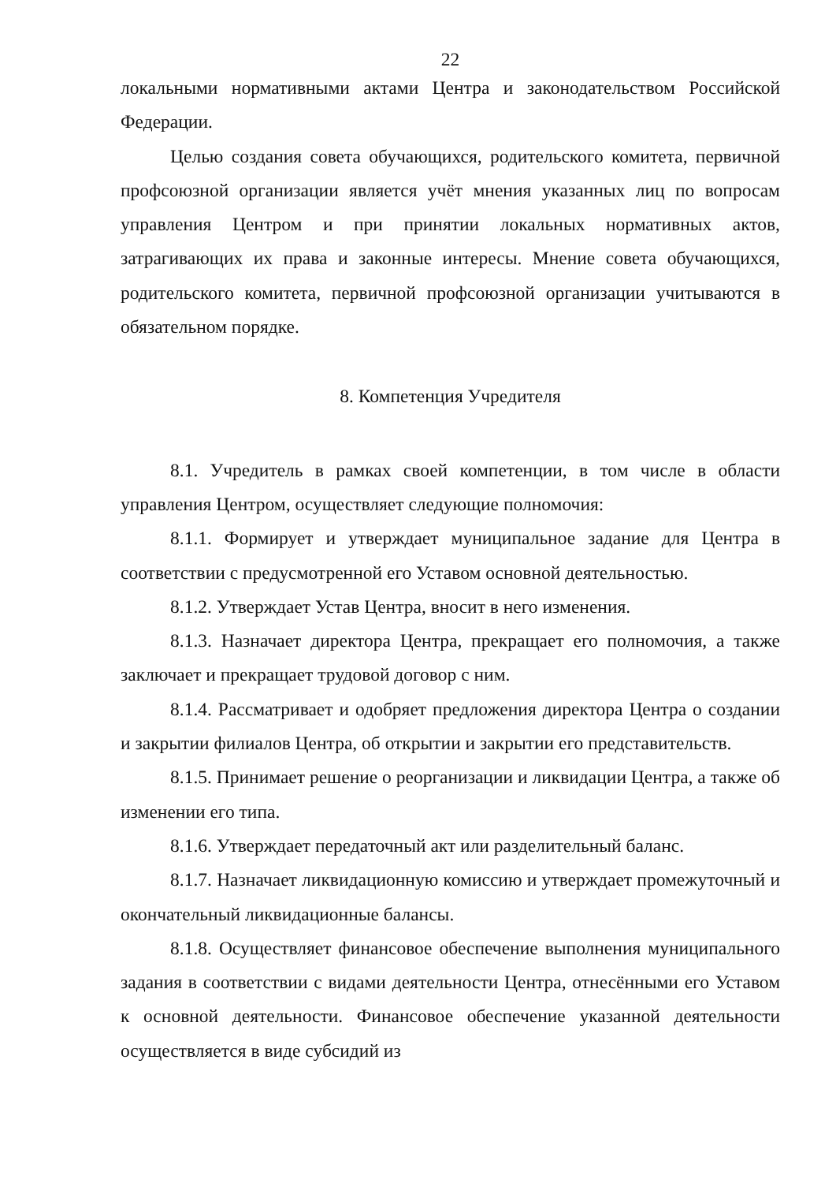22
локальными нормативными актами Центра и законодательством Российской Федерации.
Целью создания совета обучающихся, родительского комитета, первичной профсоюзной организации является учёт мнения указанных лиц по вопросам управления Центром и при принятии локальных нормативных актов, затрагивающих их права и законные интересы. Мнение совета обучающихся, родительского комитета, первичной профсоюзной организации учитываются в обязательном порядке.
8. Компетенция Учредителя
8.1. Учредитель в рамках своей компетенции, в том числе в области управления Центром, осуществляет следующие полномочия:
8.1.1. Формирует и утверждает муниципальное задание для Центра в соответствии с предусмотренной его Уставом основной деятельностью.
8.1.2. Утверждает Устав Центра, вносит в него изменения.
8.1.3. Назначает директора Центра, прекращает его полномочия, а также заключает и прекращает трудовой договор с ним.
8.1.4. Рассматривает и одобряет предложения директора Центра о создании и закрытии филиалов Центра, об открытии и закрытии его представительств.
8.1.5. Принимает решение о реорганизации и ликвидации Центра, а также об изменении его типа.
8.1.6. Утверждает передаточный акт или разделительный баланс.
8.1.7. Назначает ликвидационную комиссию и утверждает промежуточный и окончательный ликвидационные балансы.
8.1.8. Осуществляет финансовое обеспечение выполнения муниципального задания в соответствии с видами деятельности Центра, отнесёнными его Уставом к основной деятельности. Финансовое обеспечение указанной деятельности осуществляется в виде субсидий из